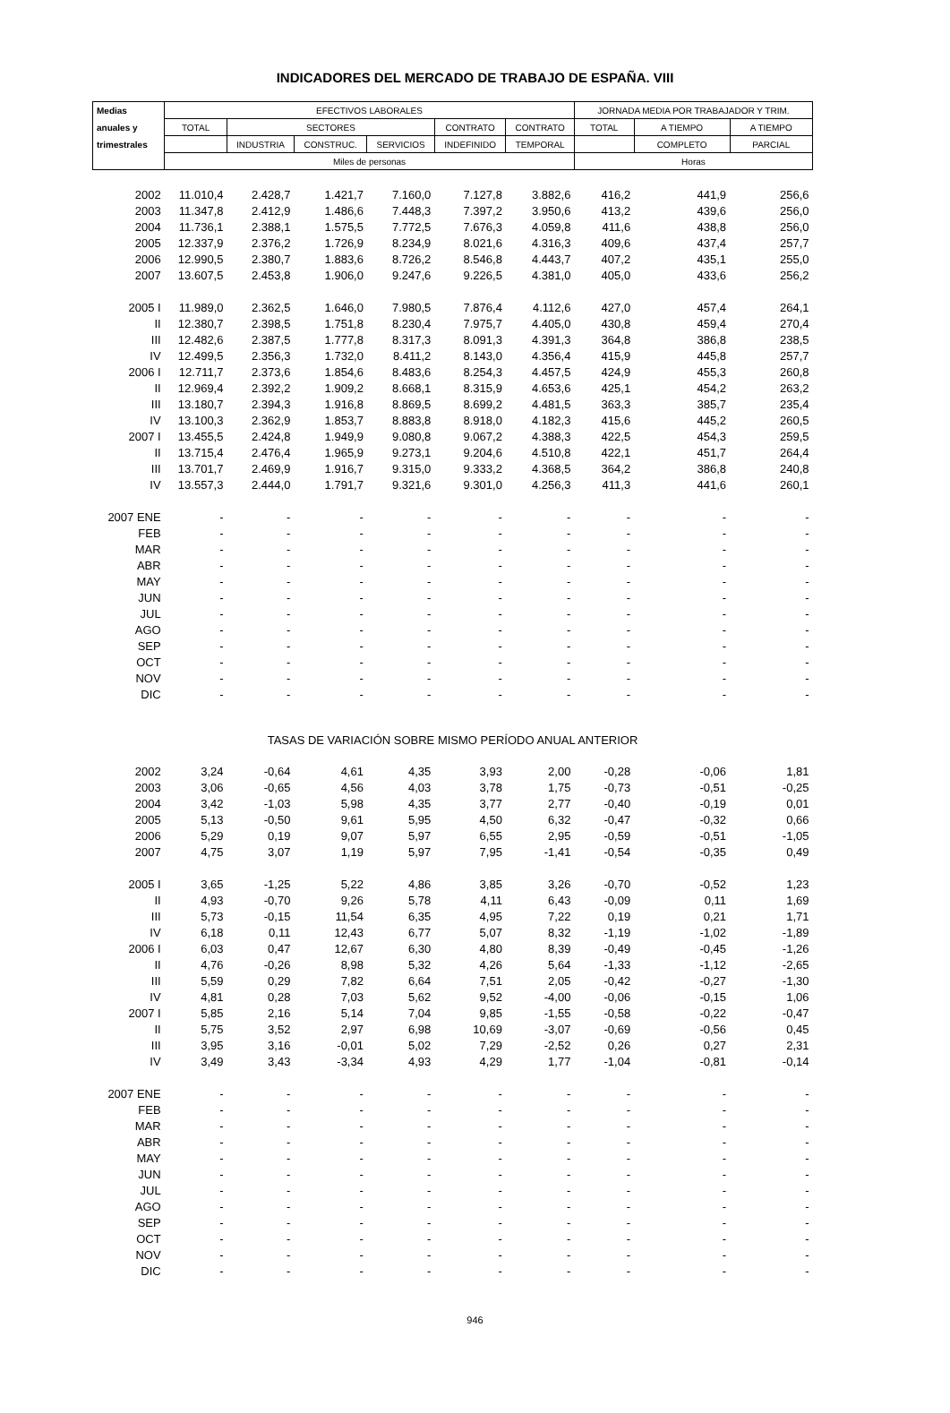INDICADORES DEL MERCADO DE TRABAJO DE ESPAÑA. VIII
| Medias | EFECTIVOS LABORALES | | | | | | JORNADA MEDIA POR TRABAJADOR Y TRIM. | | |
| --- | --- | --- | --- | --- | --- | --- | --- | --- | --- |
| anuales y | TOTAL | SECTORES | | | CONTRATO | CONTRATO | TOTAL | A TIEMPO | A TIEMPO |
| trimestrales | | INDUSTRIA | CONSTRUC. | SERVICIOS | INDEFINIDO | TEMPORAL | | COMPLETO | PARCIAL |
| | Miles de personas | | | | | | Horas | | |
| 2002 | 11.010,4 | 2.428,7 | 1.421,7 | 7.160,0 | 7.127,8 | 3.882,6 | 416,2 | 441,9 | 256,6 |
| 2003 | 11.347,8 | 2.412,9 | 1.486,6 | 7.448,3 | 7.397,2 | 3.950,6 | 413,2 | 439,6 | 256,0 |
| 2004 | 11.736,1 | 2.388,1 | 1.575,5 | 7.772,5 | 7.676,3 | 4.059,8 | 411,6 | 438,8 | 256,0 |
| 2005 | 12.337,9 | 2.376,2 | 1.726,9 | 8.234,9 | 8.021,6 | 4.316,3 | 409,6 | 437,4 | 257,7 |
| 2006 | 12.990,5 | 2.380,7 | 1.883,6 | 8.726,2 | 8.546,8 | 4.443,7 | 407,2 | 435,1 | 255,0 |
| 2007 | 13.607,5 | 2.453,8 | 1.906,0 | 9.247,6 | 9.226,5 | 4.381,0 | 405,0 | 433,6 | 256,2 |
| 2005 I | 11.989,0 | 2.362,5 | 1.646,0 | 7.980,5 | 7.876,4 | 4.112,6 | 427,0 | 457,4 | 264,1 |
| II | 12.380,7 | 2.398,5 | 1.751,8 | 8.230,4 | 7.975,7 | 4.405,0 | 430,8 | 459,4 | 270,4 |
| III | 12.482,6 | 2.387,5 | 1.777,8 | 8.317,3 | 8.091,3 | 4.391,3 | 364,8 | 386,8 | 238,5 |
| IV | 12.499,5 | 2.356,3 | 1.732,0 | 8.411,2 | 8.143,0 | 4.356,4 | 415,9 | 445,8 | 257,7 |
| 2006 I | 12.711,7 | 2.373,6 | 1.854,6 | 8.483,6 | 8.254,3 | 4.457,5 | 424,9 | 455,3 | 260,8 |
| II | 12.969,4 | 2.392,2 | 1.909,2 | 8.668,1 | 8.315,9 | 4.653,6 | 425,1 | 454,2 | 263,2 |
| III | 13.180,7 | 2.394,3 | 1.916,8 | 8.869,5 | 8.699,2 | 4.481,5 | 363,3 | 385,7 | 235,4 |
| IV | 13.100,3 | 2.362,9 | 1.853,7 | 8.883,8 | 8.918,0 | 4.182,3 | 415,6 | 445,2 | 260,5 |
| 2007 I | 13.455,5 | 2.424,8 | 1.949,9 | 9.080,8 | 9.067,2 | 4.388,3 | 422,5 | 454,3 | 259,5 |
| II | 13.715,4 | 2.476,4 | 1.965,9 | 9.273,1 | 9.204,6 | 4.510,8 | 422,1 | 451,7 | 264,4 |
| III | 13.701,7 | 2.469,9 | 1.916,7 | 9.315,0 | 9.333,2 | 4.368,5 | 364,2 | 386,8 | 240,8 |
| IV | 13.557,3 | 2.444,0 | 1.791,7 | 9.321,6 | 9.301,0 | 4.256,3 | 411,3 | 441,6 | 260,1 |
| 2007 ENE | - | - | - | - | - | - | - | - | - |
| FEB | - | - | - | - | - | - | - | - | - |
| MAR | - | - | - | - | - | - | - | - | - |
| ABR | - | - | - | - | - | - | - | - | - |
| MAY | - | - | - | - | - | - | - | - | - |
| JUN | - | - | - | - | - | - | - | - | - |
| JUL | - | - | - | - | - | - | - | - | - |
| AGO | - | - | - | - | - | - | - | - | - |
| SEP | - | - | - | - | - | - | - | - | - |
| OCT | - | - | - | - | - | - | - | - | - |
| NOV | - | - | - | - | - | - | - | - | - |
| DIC | - | - | - | - | - | - | - | - | - |
| TASAS DE VARIACIÓN SOBRE MISMO PERÍODO ANUAL ANTERIOR | | | | | | | | | |
| 2002 | 3,24 | -0,64 | 4,61 | 4,35 | 3,93 | 2,00 | -0,28 | -0,06 | 1,81 |
| 2003 | 3,06 | -0,65 | 4,56 | 4,03 | 3,78 | 1,75 | -0,73 | -0,51 | -0,25 |
| 2004 | 3,42 | -1,03 | 5,98 | 4,35 | 3,77 | 2,77 | -0,40 | -0,19 | 0,01 |
| 2005 | 5,13 | -0,50 | 9,61 | 5,95 | 4,50 | 6,32 | -0,47 | -0,32 | 0,66 |
| 2006 | 5,29 | 0,19 | 9,07 | 5,97 | 6,55 | 2,95 | -0,59 | -0,51 | -1,05 |
| 2007 | 4,75 | 3,07 | 1,19 | 5,97 | 7,95 | -1,41 | -0,54 | -0,35 | 0,49 |
| 2005 I | 3,65 | -1,25 | 5,22 | 4,86 | 3,85 | 3,26 | -0,70 | -0,52 | 1,23 |
| II | 4,93 | -0,70 | 9,26 | 5,78 | 4,11 | 6,43 | -0,09 | 0,11 | 1,69 |
| III | 5,73 | -0,15 | 11,54 | 6,35 | 4,95 | 7,22 | 0,19 | 0,21 | 1,71 |
| IV | 6,18 | 0,11 | 12,43 | 6,77 | 5,07 | 8,32 | -1,19 | -1,02 | -1,89 |
| 2006 I | 6,03 | 0,47 | 12,67 | 6,30 | 4,80 | 8,39 | -0,49 | -0,45 | -1,26 |
| II | 4,76 | -0,26 | 8,98 | 5,32 | 4,26 | 5,64 | -1,33 | -1,12 | -2,65 |
| III | 5,59 | 0,29 | 7,82 | 6,64 | 7,51 | 2,05 | -0,42 | -0,27 | -1,30 |
| IV | 4,81 | 0,28 | 7,03 | 5,62 | 9,52 | -4,00 | -0,06 | -0,15 | 1,06 |
| 2007 I | 5,85 | 2,16 | 5,14 | 7,04 | 9,85 | -1,55 | -0,58 | -0,22 | -0,47 |
| II | 5,75 | 3,52 | 2,97 | 6,98 | 10,69 | -3,07 | -0,69 | -0,56 | 0,45 |
| III | 3,95 | 3,16 | -0,01 | 5,02 | 7,29 | -2,52 | 0,26 | 0,27 | 2,31 |
| IV | 3,49 | 3,43 | -3,34 | 4,93 | 4,29 | 1,77 | -1,04 | -0,81 | -0,14 |
| 2007 ENE | - | - | - | - | - | - | - | - | - |
| FEB | - | - | - | - | - | - | - | - | - |
| MAR | - | - | - | - | - | - | - | - | - |
| ABR | - | - | - | - | - | - | - | - | - |
| MAY | - | - | - | - | - | - | - | - | - |
| JUN | - | - | - | - | - | - | - | - | - |
| JUL | - | - | - | - | - | - | - | - | - |
| AGO | - | - | - | - | - | - | - | - | - |
| SEP | - | - | - | - | - | - | - | - | - |
| OCT | - | - | - | - | - | - | - | - | - |
| NOV | - | - | - | - | - | - | - | - | - |
| DIC | - | - | - | - | - | - | - | - | - |
946